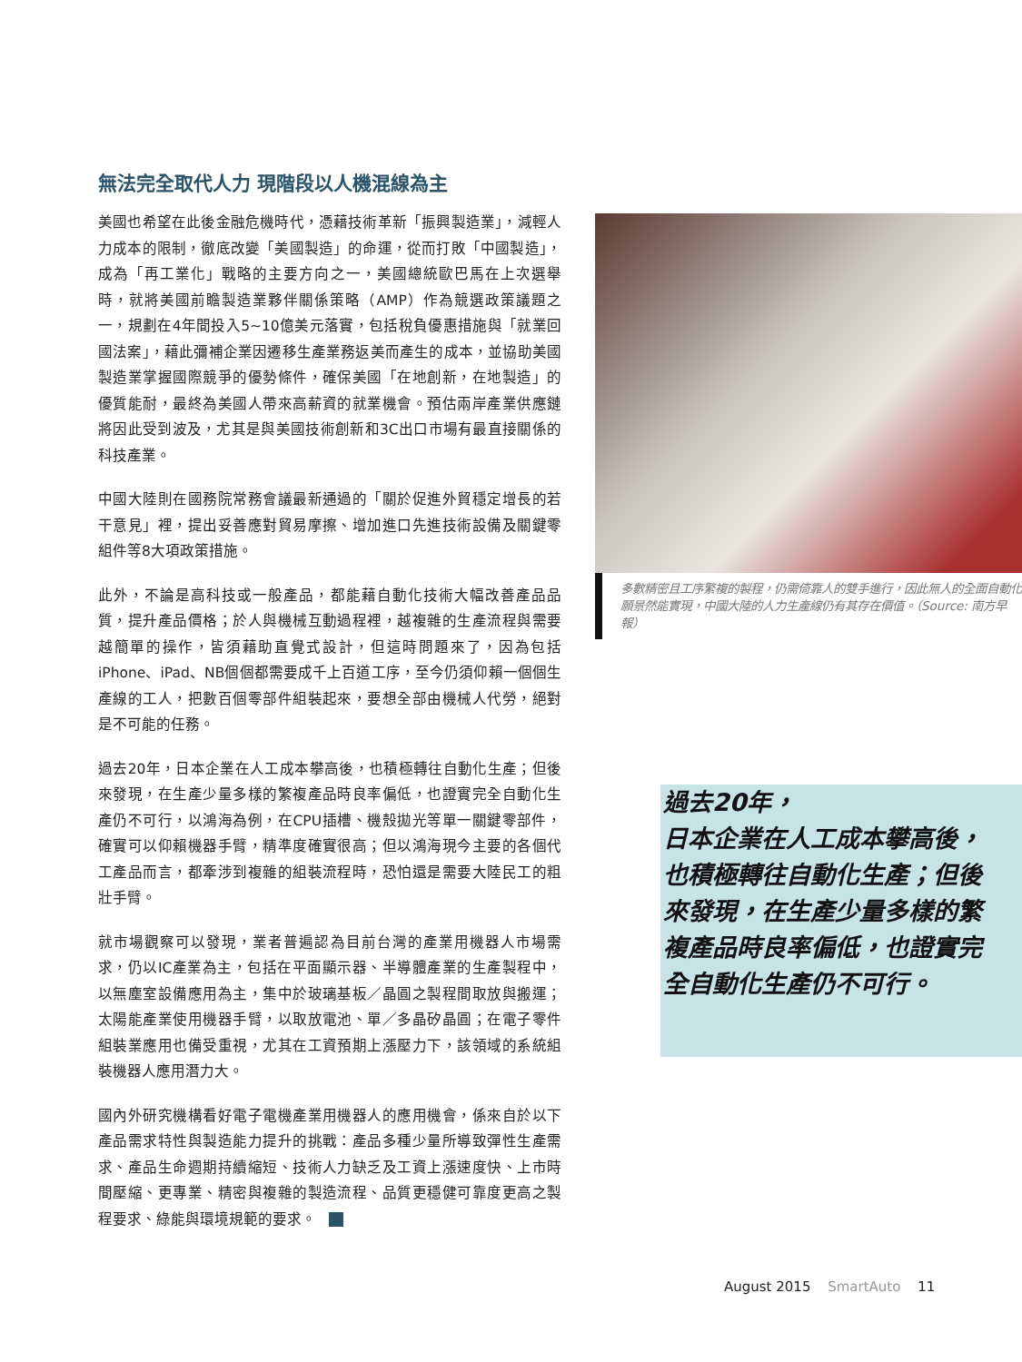無法完全取代人力 現階段以人機混線為主
美國也希望在此後金融危機時代，憑藉技術革新「振興製造業」，減輕人力成本的限制，徹底改變「美國製造」的命運，從而打敗「中國製造」，成為「再工業化」戰略的主要方向之一，美國總統歐巴馬在上次選舉時，就將美國前瞻製造業夥伴關係策略（AMP）作為競選政策議題之一，規劃在4年間投入5~10億美元落實，包括稅負優惠措施與「就業回國法案」，藉此彌補企業因遷移生產業務返美而產生的成本，並協助美國製造業掌握國際競爭的優勢條件，確保美國「在地創新，在地製造」的優質能耐，最終為美國人帶來高薪資的就業機會。預估兩岸產業供應鏈將因此受到波及，尤其是與美國技術創新和3C出口市場有最直接關係的科技產業。
中國大陸則在國務院常務會議最新通過的「關於促進外貿穩定增長的若干意見」裡，提出妥善應對貿易摩擦、增加進口先進技術設備及關鍵零組件等8大項政策措施。
此外，不論是高科技或一般產品，都能藉自動化技術大幅改善產品品質，提升產品價格；於人與機械互動過程裡，越複雜的生產流程與需要越簡單的操作，皆須藉助直覺式設計，但這時問題來了，因為包括iPhone、iPad、NB個個都需要成千上百道工序，至今仍須仰賴一個個生產線的工人，把數百個零部件組裝起來，要想全部由機械人代勞，絕對是不可能的任務。
過去20年，日本企業在人工成本攀高後，也積極轉往自動化生產；但後來發現，在生產少量多樣的繁複產品時良率偏低，也證實完全自動化生產仍不可行，以鴻海為例，在CPU插槽、機殼拋光等單一關鍵零部件，確實可以仰賴機器手臂，精準度確實很高；但以鴻海現今主要的各個代工產品而言，都牽涉到複雜的組裝流程時，恐怕還是需要大陸民工的粗壯手臂。
就市場觀察可以發現，業者普遍認為目前台灣的產業用機器人市場需求，仍以IC產業為主，包括在平面顯示器、半導體產業的生產製程中，以無塵室設備應用為主，集中於玻璃基板／晶圓之製程間取放與搬運；太陽能產業使用機器手臂，以取放電池、單／多晶矽晶圓；在電子零件組裝業應用也備受重視，尤其在工資預期上漲壓力下，該領域的系統組裝機器人應用潛力大。
國內外研究機構看好電子電機產業用機器人的應用機會，係來自於以下產品需求特性與製造能力提升的挑戰：產品多種少量所導致彈性生產需求、產品生命週期持續縮短、技術人力缺乏及工資上漲速度快、上市時間壓縮、更專業、精密與複雜的製造流程、品質更穩健可靠度更高之製程要求、綠能與環境規範的要求。
多數精密且工序繁複的製程，仍需倚靠人的雙手進行，因此無人的全面自動化願景然能實現，中國大陸的人力生產線仍有其存在價值。（Source: 南方早報）
過去20年，
日本企業在人工成本攀高後，也積極轉往自動化生產；但後來發現，在生產少量多樣的繁複產品時良率偏低，也證實完全自動化生產仍不可行。
August 2015 SmartAuto 11